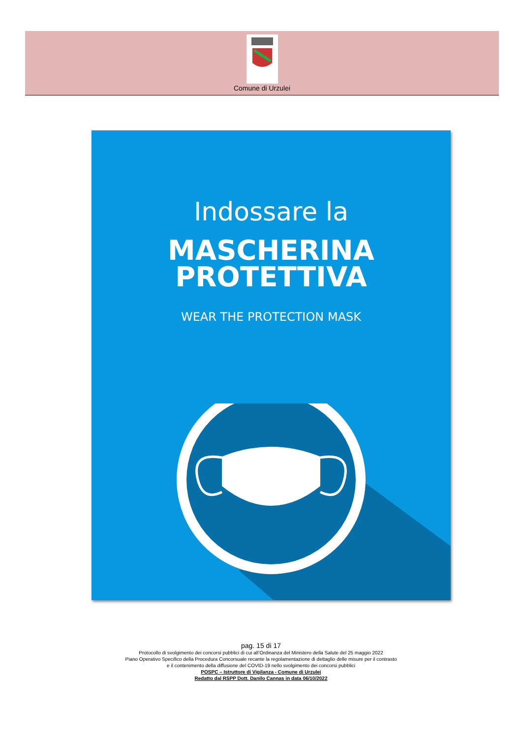Comune di Urzulei
Indossare la
MASCHERINA
PROTETTIVA
WEAR THE PROTECTION MASK
pag. 15 di 17
Protocollo di svolgimento dei concorsi pubblici di cui all’Ordinanza del Ministero della Salute del 25 maggio 2022
Piano Operativo Specifico della Procedura Concorsuale recante la regolamentazione di dettaglio delle misure per il contrasto
e il contenimento della diffusione del COVID-19 nello svolgimento dei concorsi pubblici
POSPC – Istruttore di Vigilanza - Comune di Urzulei
Redatto dal RSPP Dott. Danilo Cannas in data 06/10/2022